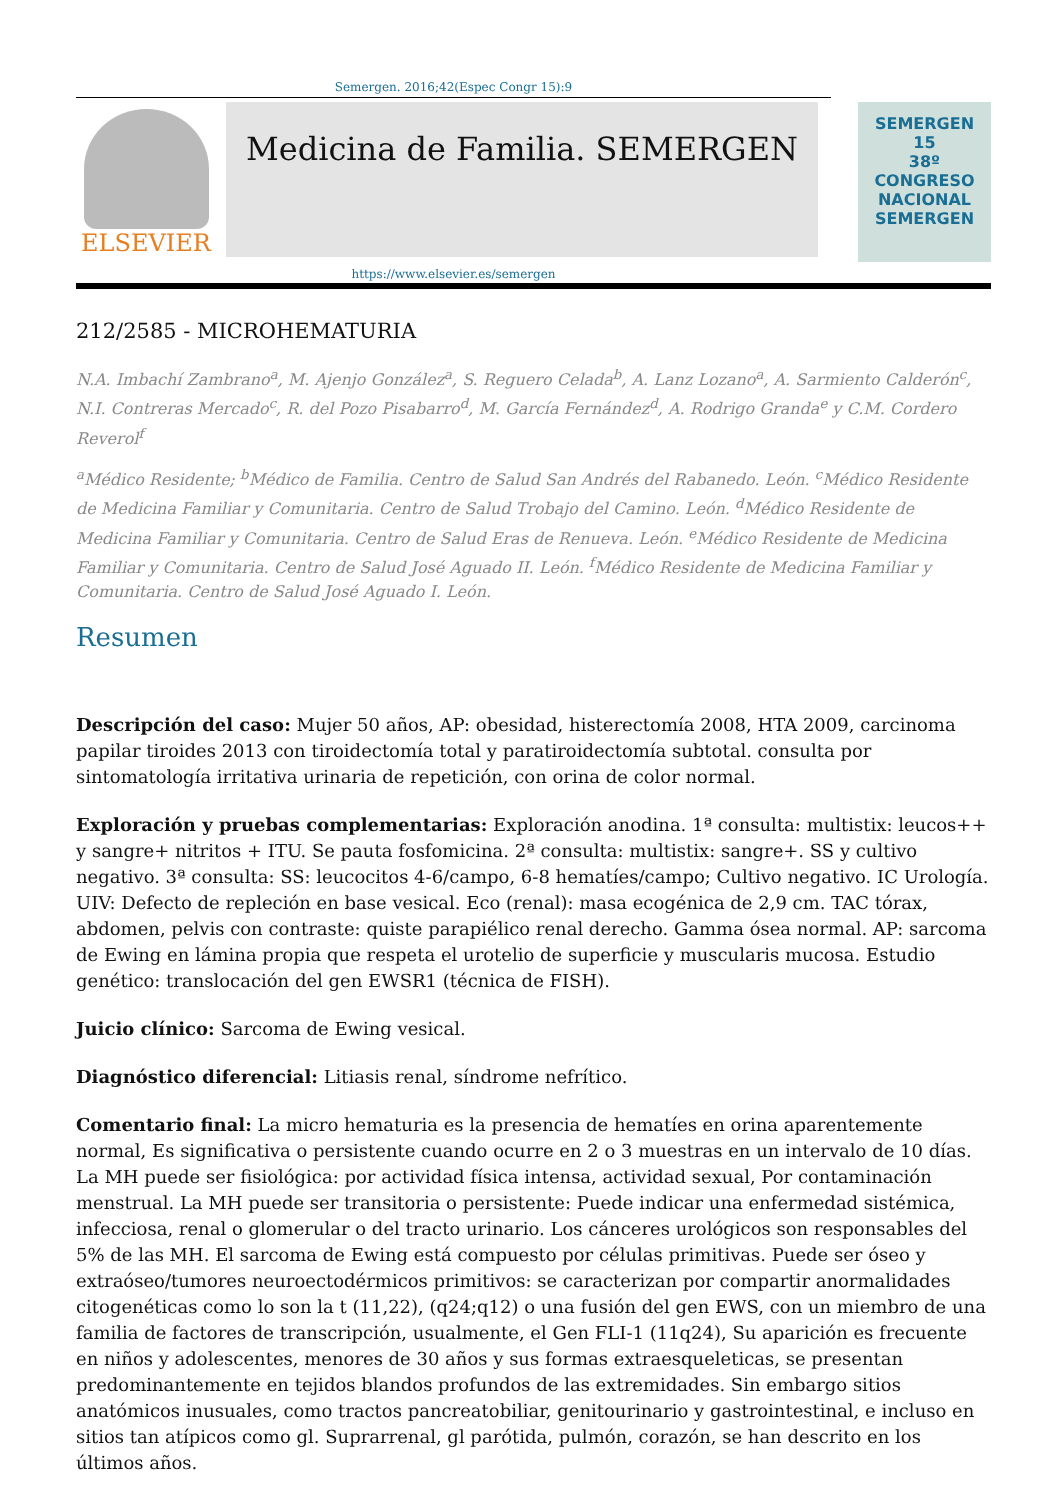Semergen. 2016;42(Espec Congr 15):9
ELSEVIER
Medicina de Familia. SEMERGEN
SEMERGEN
15
38º CONGRESO NACIONAL SEMERGEN
https://www.elsevier.es/semergen
212/2585 - MICROHEMATURIA
N.A. Imbachí Zambrano<sup>a</sup>, M. Ajenjo González<sup>a</sup>, S. Reguero Celada<sup>b</sup>, A. Lanz Lozano<sup>a</sup>, A. Sarmiento Calderón<sup>c</sup>, N.I. Contreras Mercado<sup>c</sup>, R. del Pozo Pisabarro<sup>d</sup>, M. García Fernández<sup>d</sup>, A. Rodrigo Granda<sup>e</sup> y C.M. Cordero Reverol<sup>f</sup>
<sup>a</sup> Médico Residente; <sup>b</sup>Médico de Familia. Centro de Salud San Andrés del Rabanedo. León. <sup>c</sup>Médico Residente de Medicina Familiar y Comunitaria. Centro de Salud Trobajo del Camino. León. <sup>d</sup>Médico Residente de Medicina Familiar y Comunitaria. Centro de Salud Eras de Renueva. León. <sup>e</sup>Médico Residente de Medicina Familiar y Comunitaria. Centro de Salud José Aguado II. León. <sup>f</sup>Médico Residente de Medicina Familiar y Comunitaria. Centro de Salud José Aguado I. León.
Resumen
Descripción del caso: Mujer 50 años, AP: obesidad, histerectomía 2008, HTA 2009, carcinoma papilar tiroides 2013 con tiroidectomía total y paratiroidectomía subtotal. consulta por sintomatología irritativa urinaria de repetición, con orina de color normal.
Exploración y pruebas complementarias: Exploración anodina. 1ª consulta: multistix: leucos++ y sangre+ nitritos + ITU. Se pauta fosfomicina. 2ª consulta: multistix: sangre+. SS y cultivo negativo. 3ª consulta: SS: leucocitos 4-6/campo, 6-8 hematíes/campo; Cultivo negativo. IC Urología. UIV: Defecto de repleción en base vesical. Eco (renal): masa ecogénica de 2,9 cm. TAC tórax, abdomen, pelvis con contraste: quiste parapiélico renal derecho. Gamma ósea normal. AP: sarcoma de Ewing en lámina propia que respeta el urotelio de superficie y muscularis mucosa. Estudio genético: translocación del gen EWSR1 (técnica de FISH).
Juicio clínico: Sarcoma de Ewing vesical.
Diagnóstico diferencial: Litiasis renal, síndrome nefrítico.
Comentario final: La micro hematuria es la presencia de hematíes en orina aparentemente normal, Es significativa o persistente cuando ocurre en 2 o 3 muestras en un intervalo de 10 días. La MH puede ser fisiológica: por actividad física intensa, actividad sexual, Por contaminación menstrual. La MH puede ser transitoria o persistente: Puede indicar una enfermedad sistémica, infecciosa, renal o glomerular o del tracto urinario. Los cánceres urológicos son responsables del 5% de las MH. El sarcoma de Ewing está compuesto por células primitivas. Puede ser óseo y extraóseo/tumores neuroectodérmicos primitivos: se caracterizan por compartir anormalidades citogenéticas como lo son la t (11,22), (q24;q12) o una fusión del gen EWS, con un miembro de una familia de factores de transcripción, usualmente, el Gen FLI-1 (11q24), Su aparición es frecuente en niños y adolescentes, menores de 30 años y sus formas extraesqueleticas, se presentan predominantemente en tejidos blandos profundos de las extremidades. Sin embargo sitios anatómicos inusuales, como tractos pancreatobiliar, genitourinario y gastrointestinal, e incluso en sitios tan atípicos como gl. Suprarrenal, gl parótida, pulmón, corazón, se han descrito en los últimos años.